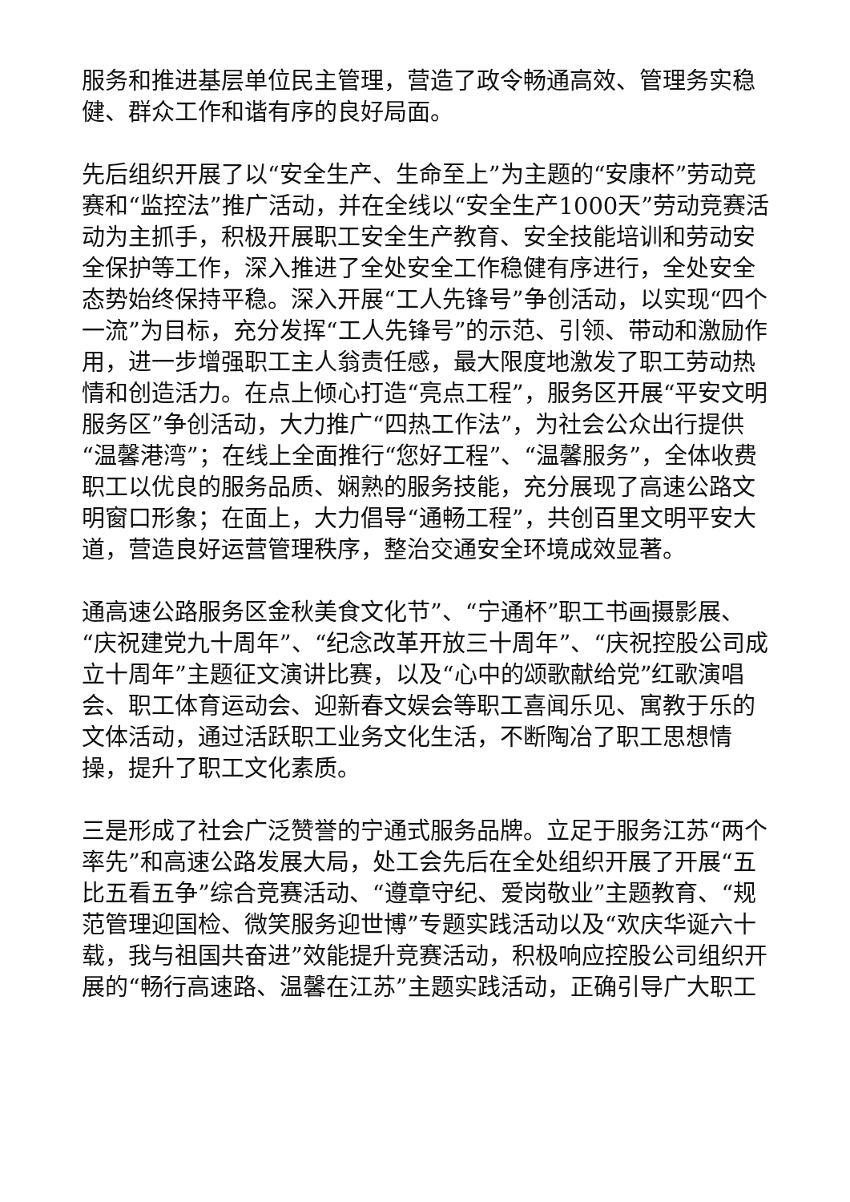服务和推进基层单位民主管理，营造了政令畅通高效、管理务实稳健、群众工作和谐有序的良好局面。
先后组织开展了以“安全生产、生命至上”为主题的“安康杯”劳动竞赛和“监控法”推广活动，并在全线以“安全生产1000天”劳动竞赛活动为主抓手，积极开展职工安全生产教育、安全技能培训和劳动安全保护等工作，深入推进了全处安全工作稳健有序进行，全处安全态势始终保持平稳。深入开展“工人先锋号”争创活动，以实现“四个一流”为目标，充分发挥“工人先锋号”的示范、引领、带动和激励作用，进一步增强职工主人翁责任感，最大限度地激发了职工劳动热情和创造活力。在点上倾心打造“亮点工程”，服务区开展“平安文明服务区”争创活动，大力推广“四热工作法”，为社会公众出行提供“温馨港湾”；在线上全面推行“您好工程”、“温馨服务”，全体收费职工以优良的服务品质、娴熟的服务技能，充分展现了高速公路文明窗口形象；在面上，大力倡导“通畅工程”，共创百里文明平安大道，营造良好运营管理秩序，整治交通安全环境成效显著。
通高速公路服务区金秋美食文化节”、“宁通杯”职工书画摄影展、“庆祝建党九十周年”、“纪念改革开放三十周年”、“庆祝控股公司成立十周年”主题征文演讲比赛，以及“心中的颂歌献给党”红歌演唱会、职工体育运动会、迎新春文娱会等职工喜闻乐见、寓教于乐的文体活动，通过活跃职工业务文化生活，不断陶冶了职工思想情操，提升了职工文化素质。
三是形成了社会广泛赞誉的宁通式服务品牌。立足于服务江苏“两个率先”和高速公路发展大局，处工会先后在全处组织开展了开展“五比五看五争”综合竞赛活动、“遵章守纪、爱岗敬业”主题教育、“规范管理迎国检、微笑服务迎世博”专题实践活动以及“欢庆华诞六十载，我与祖国共奋进”效能提升竞赛活动，积极响应控股公司组织开展的“畅行高速路、温馨在江苏”主题实践活动，正确引导广大职工